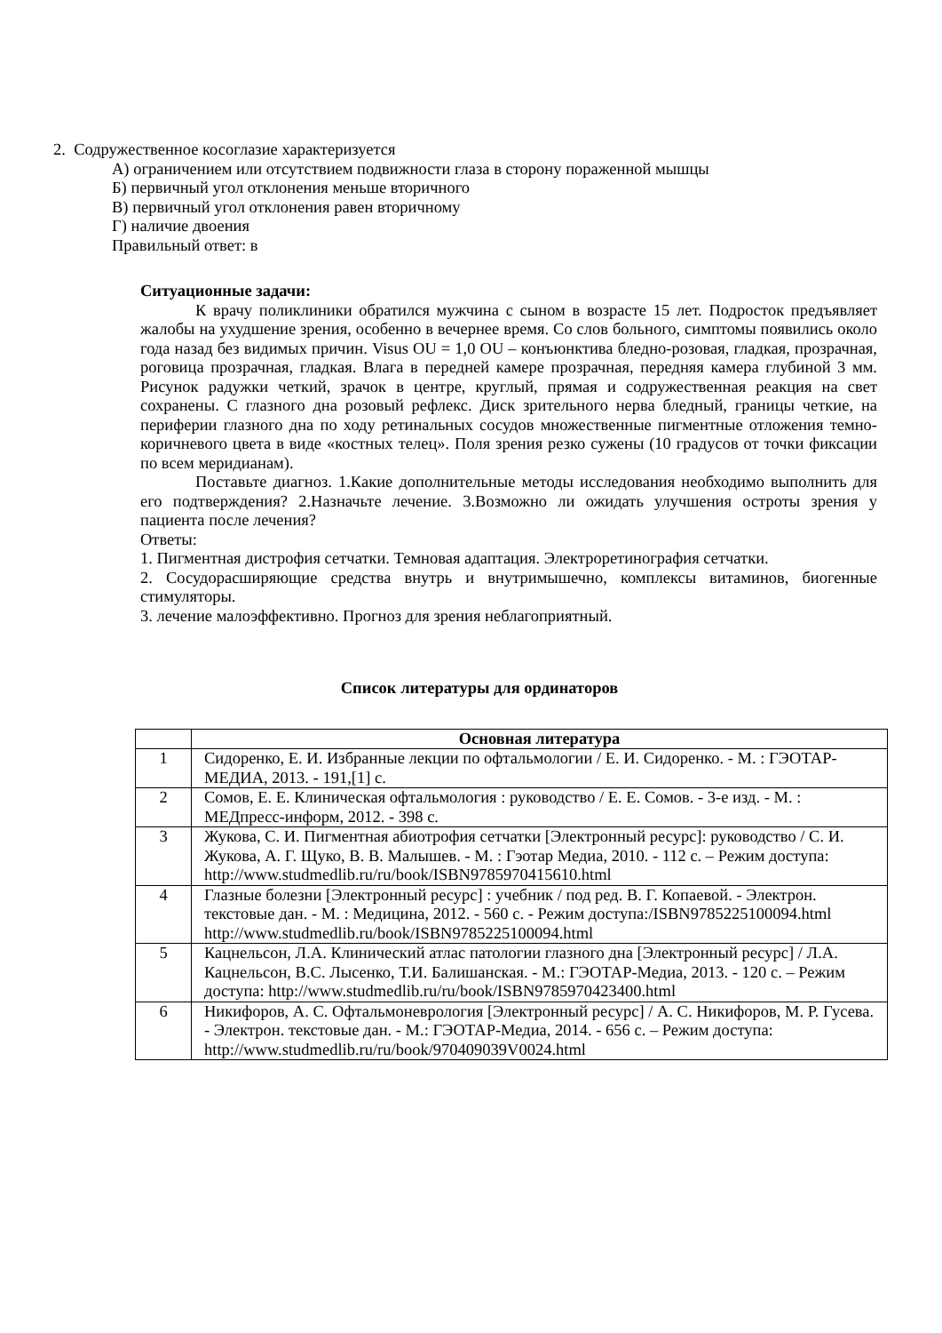2. Содружественное косоглазие характеризуется
А) ограничением или отсутствием подвижности глаза в сторону пораженной мышцы
Б) первичный угол отклонения меньше вторичного
В) первичный угол отклонения равен вторичному
Г) наличие двоения
Правильный ответ: в
Ситуационные задачи:
К врачу поликлиники обратился мужчина с сыном в возрасте 15 лет. Подросток предъявляет жалобы на ухудшение зрения, особенно в вечернее время. Со слов больного, симптомы появились около года назад без видимых причин. Visus OU = 1,0 OU – конъюнктива бледно-розовая, гладкая, прозрачная, роговица прозрачная, гладкая. Влага в передней камере прозрачная, передняя камера глубиной 3 мм. Рисунок радужки четкий, зрачок в центре, круглый, прямая и содружественная реакция на свет сохранены. С глазного дна розовый рефлекс. Диск зрительного нерва бледный, границы четкие, на периферии глазного дна по ходу ретинальных сосудов множественные пигментные отложения темно-коричневого цвета в виде «костных телец». Поля зрения резко сужены (10 градусов от точки фиксации по всем меридианам).
Поставьте диагноз. 1.Какие дополнительные методы исследования необходимо выполнить для его подтверждения? 2.Назначьте лечение. 3.Возможно ли ожидать улучшения остроты зрения у пациента после лечения?
Ответы:
1. Пигментная дистрофия сетчатки. Темновая адаптация. Электроретинография сетчатки.
2. Сосудорасширяющие средства внутрь и внутримышечно, комплексы витаминов, биогенные стимуляторы.
3. лечение малоэффективно. Прогноз для зрения неблагоприятный.
Список литературы для ординаторов
| | Основная литература |
| --- | --- |
| 1 | Сидоренко, Е. И. Избранные лекции по офтальмологии / Е. И. Сидоренко. - М. : ГЭОТАР-МЕДИА, 2013. - 191,[1] с. |
| 2 | Сомов, Е. Е. Клиническая офтальмология : руководство / Е. Е. Сомов. - 3-е изд. - М. : МЕДпресс-информ, 2012. - 398 с. |
| 3 | Жукова, С. И. Пигментная абиотрофия сетчатки [Электронный ресурс]: руководство / С. И. Жукова, А. Г. Щуко, В. В. Малышев. - М. : Гэотар Медиа, 2010. - 112 с. – Режим доступа: http://www.studmedlib.ru/ru/book/ISBN9785970415610.html |
| 4 | Глазные болезни [Электронный ресурс] : учебник / под ред. В. Г. Копаевой. - Электрон. текстовые дан. - М. : Медицина, 2012. - 560 с. - Режим доступа:/ISBN9785225100094.html http://www.studmedlib.ru/book/ISBN9785225100094.html |
| 5 | Кацнельсон, Л.А. Клинический атлас патологии глазного дна [Электронный ресурс] / Л.А. Кацнельсон, В.С. Лысенко, Т.И. Балишанская. - М.: ГЭОТАР-Медиа, 2013. - 120 с. – Режим доступа: http://www.studmedlib.ru/ru/book/ISBN9785970423400.html |
| 6 | Никифоров, А. С. Офтальмоневрология [Электронный ресурс] / А. С. Никифоров, М. Р. Гусева. - Электрон. текстовые дан. - М.: ГЭОТАР-Медиа, 2014. - 656 с. – Режим доступа: http://www.studmedlib.ru/ru/book/970409039V0024.html |